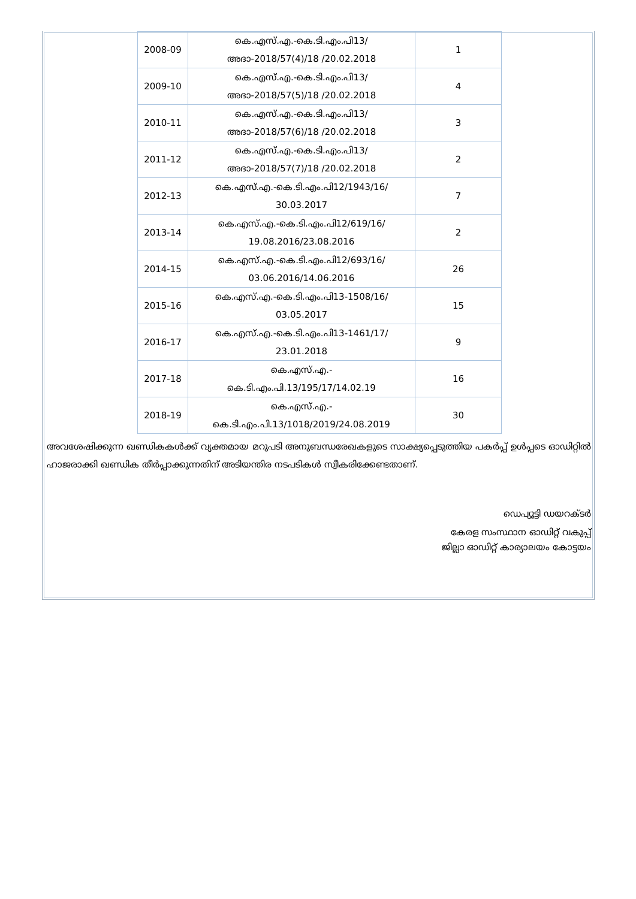| 2008-09 | കെ.എസ്.എ.-കെ.ടി.എം.പി13/ അദാ-2018/57(4)/18 /20.02.2018 | 1 |
| 2009-10 | കെ.എസ്.എ.-കെ.ടി.എം.പി13/ അദാ-2018/57(5)/18 /20.02.2018 | 4 |
| 2010-11 | കെ.എസ്.എ.-കെ.ടി.എം.പി13/ അദാ-2018/57(6)/18 /20.02.2018 | 3 |
| 2011-12 | കെ.എസ്.എ.-കെ.ടി.എം.പി13/ അദാ-2018/57(7)/18 /20.02.2018 | 2 |
| 2012-13 | കെ.എസ്.എ.-കെ.ടി.എം.പി12/1943/16/ 30.03.2017 | 7 |
| 2013-14 | കെ.എസ്.എ.-കെ.ടി.എം.പി12/619/16/ 19.08.2016/23.08.2016 | 2 |
| 2014-15 | കെ.എസ്.എ.-കെ.ടി.എം.പി12/693/16/ 03.06.2016/14.06.2016 | 26 |
| 2015-16 | കെ.എസ്.എ.-കെ.ടി.എം.പി13-1508/16/ 03.05.2017 | 15 |
| 2016-17 | കെ.എസ്.എ.-കെ.ടി.എം.പി13-1461/17/ 23.01.2018 | 9 |
| 2017-18 | കെ.എസ്.എ.- കെ.ടി.എം.പി.13/195/17/14.02.19 | 16 |
| 2018-19 | കെ.എസ്.എ.- കെ.ടി.എം.പി.13/1018/2019/24.08.2019 | 30 |
അവശേഷിക്കുന്ന ഖണ്ഡികകൾക്ക് വ്യക്തമായ മറുപടി അനുബന്ധരേഖകളുടെ സാക്ഷ്യപ്പെടുത്തിയ പകർപ്പ് ഉൾപ്പടെ ഓഡിറ്റിൽ ഹാജരാക്കി ഖണ്ഡിക തീർപ്പാക്കുന്നതിന് അടിയന്തിര നടപടികൾ സ്വീകരിക്കേണ്ടതാണ്.
ഡെപ്യൂട്ടി ഡയറക്ടർ
കേരള സംസ്ഥാന ഓഡിറ്റ് വകുപ്പ്
ജില്ലാ ഓഡിറ്റ് കാര്യാലയം കോട്ടയം